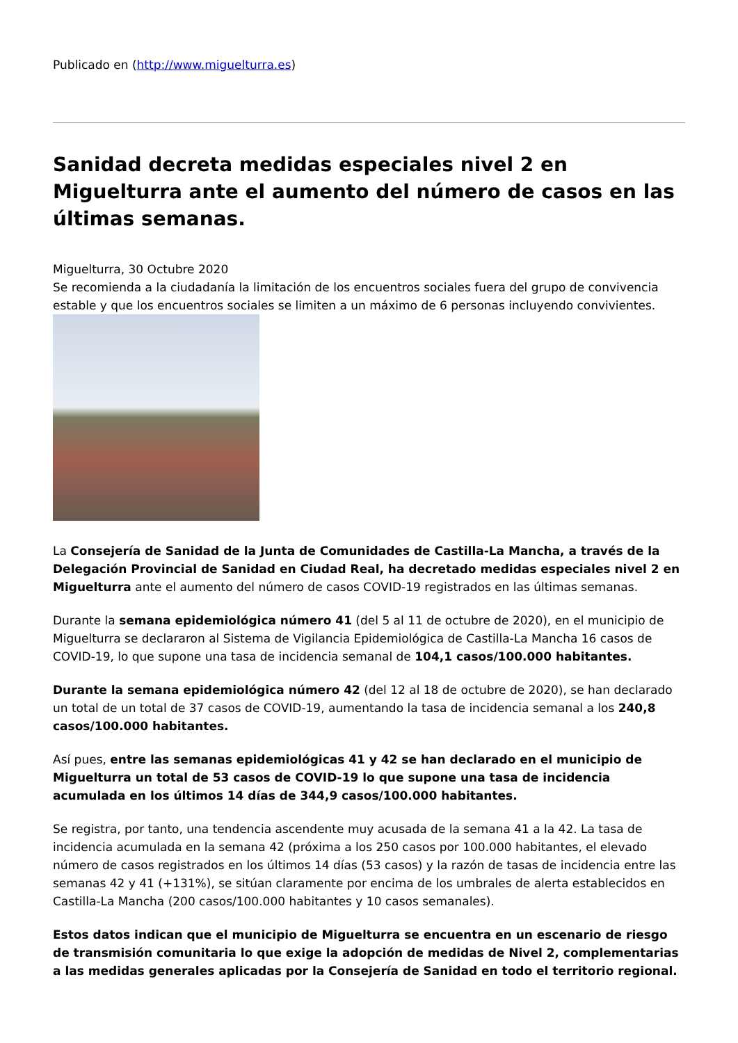Publicado en (http://www.miguelturra.es)
Sanidad decreta medidas especiales nivel 2 en Miguelturra ante el aumento del número de casos en las últimas semanas.
Miguelturra, 30 Octubre 2020
Se recomienda a la ciudadanía la limitación de los encuentros sociales fuera del grupo de convivencia estable y que los encuentros sociales se limiten a un máximo de 6 personas incluyendo convivientes.
La Consejería de Sanidad de la Junta de Comunidades de Castilla-La Mancha, a través de la Delegación Provincial de Sanidad en Ciudad Real, ha decretado medidas especiales nivel 2 en Miguelturra ante el aumento del número de casos COVID-19 registrados en las últimas semanas.
Durante la semana epidemiológica número 41 (del 5 al 11 de octubre de 2020), en el municipio de Miguelturra se declararon al Sistema de Vigilancia Epidemiológica de Castilla-La Mancha 16 casos de COVID-19, lo que supone una tasa de incidencia semanal de 104,1 casos/100.000 habitantes.
Durante la semana epidemiológica número 42 (del 12 al 18 de octubre de 2020), se han declarado un total de un total de 37 casos de COVID-19, aumentando la tasa de incidencia semanal a los 240,8 casos/100.000 habitantes.
Así pues, entre las semanas epidemiológicas 41 y 42 se han declarado en el municipio de Miguelturra un total de 53 casos de COVID-19 lo que supone una tasa de incidencia acumulada en los últimos 14 días de 344,9 casos/100.000 habitantes.
Se registra, por tanto, una tendencia ascendente muy acusada de la semana 41 a la 42. La tasa de incidencia acumulada en la semana 42 (próxima a los 250 casos por 100.000 habitantes, el elevado número de casos registrados en los últimos 14 días (53 casos) y la razón de tasas de incidencia entre las semanas 42 y 41 (+131%), se sitúan claramente por encima de los umbrales de alerta establecidos en Castilla-La Mancha (200 casos/100.000 habitantes y 10 casos semanales).
Estos datos indican que el municipio de Miguelturra se encuentra en un escenario de riesgo de transmisión comunitaria lo que exige la adopción de medidas de Nivel 2, complementarias a las medidas generales aplicadas por la Consejería de Sanidad en todo el territorio regional.